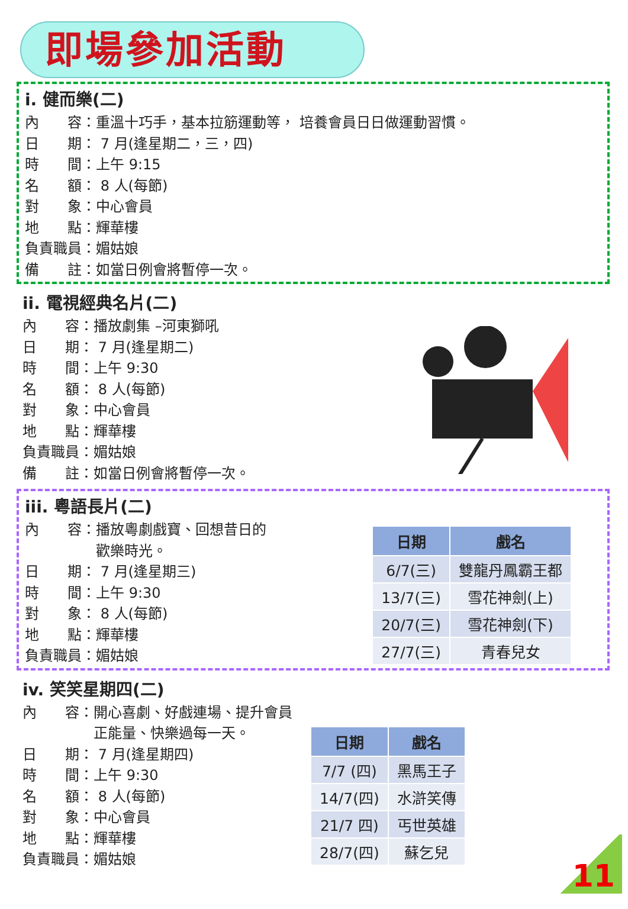即場參加活動
i. 健而樂(二)
內　　容：重溫十巧手，基本拉筋運動等， 培養會員日日做運動習慣。
日　　期： 7 月(逢星期二，三，四)
時　　間：上午 9:15
名　　額： 8 人(每節)
對　　象：中心會員
地　　點：輝華樓
負責職員：媚姑娘
備　　註：如當日例會將暫停一次。
ii. 電視經典名片(二)
內　　容：播放劇集 –河東獅吼
日　　期： 7 月(逢星期二)
時　　間：上午 9:30
名　　額： 8 人(每節)
對　　象：中心會員
地　　點：輝華樓
負責職員：媚姑娘
備　　註：如當日例會將暫停一次。
iii. 粵語長片(二)
內　　容：播放粵劇戲寶、回想昔日的
　　　　　歡樂時光。
日　　期： 7 月(逢星期三)
時　　間：上午 9:30
對　　象： 8 人(每節)
地　　點：輝華樓
負責職員：媚姑娘
| 日期 | 戲名 |
| --- | --- |
| 6/7(三) | 雙龍丹鳳霸王都 |
| 13/7(三) | 雪花神劍(上) |
| 20/7(三) | 雪花神劍(下) |
| 27/7(三) | 青春兒女 |
iv. 笑笑星期四(二)
內　　容：開心喜劇、好戲連場、提升會員
　　　　　正能量、快樂過每一天。
日　　期： 7 月(逢星期四)
時　　間：上午 9:30
名　　額： 8 人(每節)
對　　象：中心會員
地　　點：輝華樓
負責職員：媚姑娘
| 日期 | 戲名 |
| --- | --- |
| 7/7 (四) | 黑馬王子 |
| 14/7(四) | 水滸笑傳 |
| 21/7 四) | 丐世英雄 |
| 28/7(四) | 蘇乞兒 |
11